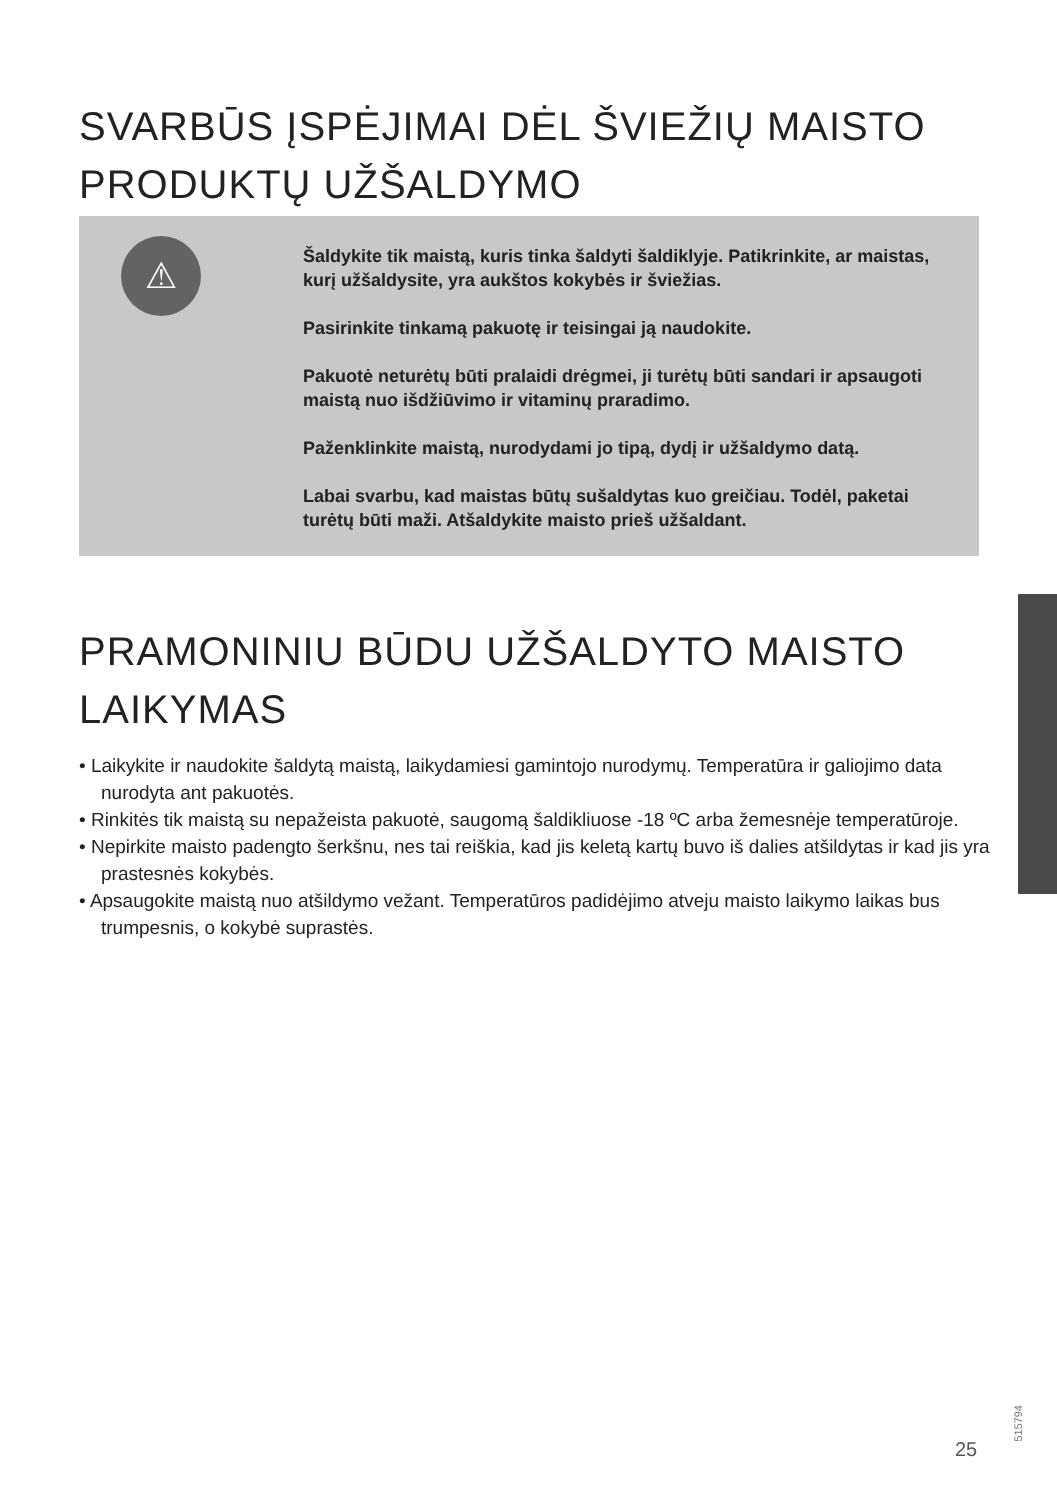SVARBŪS ĮSPĖJIMAI DĖL ŠVIEŽIŲ MAISTO PRODUKTŲ UŽŠALDYMO
⚠
Šaldykite tik maistą, kuris tinka šaldyti šaldiklyje. Patikrinkite, ar maistas, kurį užšaldysite, yra aukštos kokybės ir šviežias.
Pasirinkite tinkamą pakuotę ir teisingai ją naudokite.
Pakuotė neturėtų būti pralaidi drėgmei, ji turėtų būti sandari ir apsaugoti maistą nuo išdžiūvimo ir vitaminų praradimo.
Paženklinkite maistą, nurodydami jo tipą, dydį ir užšaldymo datą.
Labai svarbu, kad maistas būtų sušaldytas kuo greičiau. Todėl, paketai turėtų būti maži. Atšaldykite maisto prieš užšaldant.
PRAMONINIU BŪDU UŽŠALDYTO MAISTO LAIKYMAS
• Laikykite ir naudokite šaldytą maistą, laikydamiesi gamintojo nurodymų. Temperatūra ir galiojimo data nurodyta ant pakuotės.
• Rinkitės tik maistą su nepažeista pakuotė, saugomą šaldikliuose -18 ºC arba žemesnėje temperatūroje.
• Nepirkite maisto padengto šerkšnu, nes tai reiškia, kad jis keletą kartų buvo iš dalies atšildytas ir kad jis yra prastesnės kokybės.
• Apsaugokite maistą nuo atšildymo vežant. Temperatūros padidėjimo atveju maisto laikymo laikas bus trumpesnis, o kokybė suprastės.
25
515794